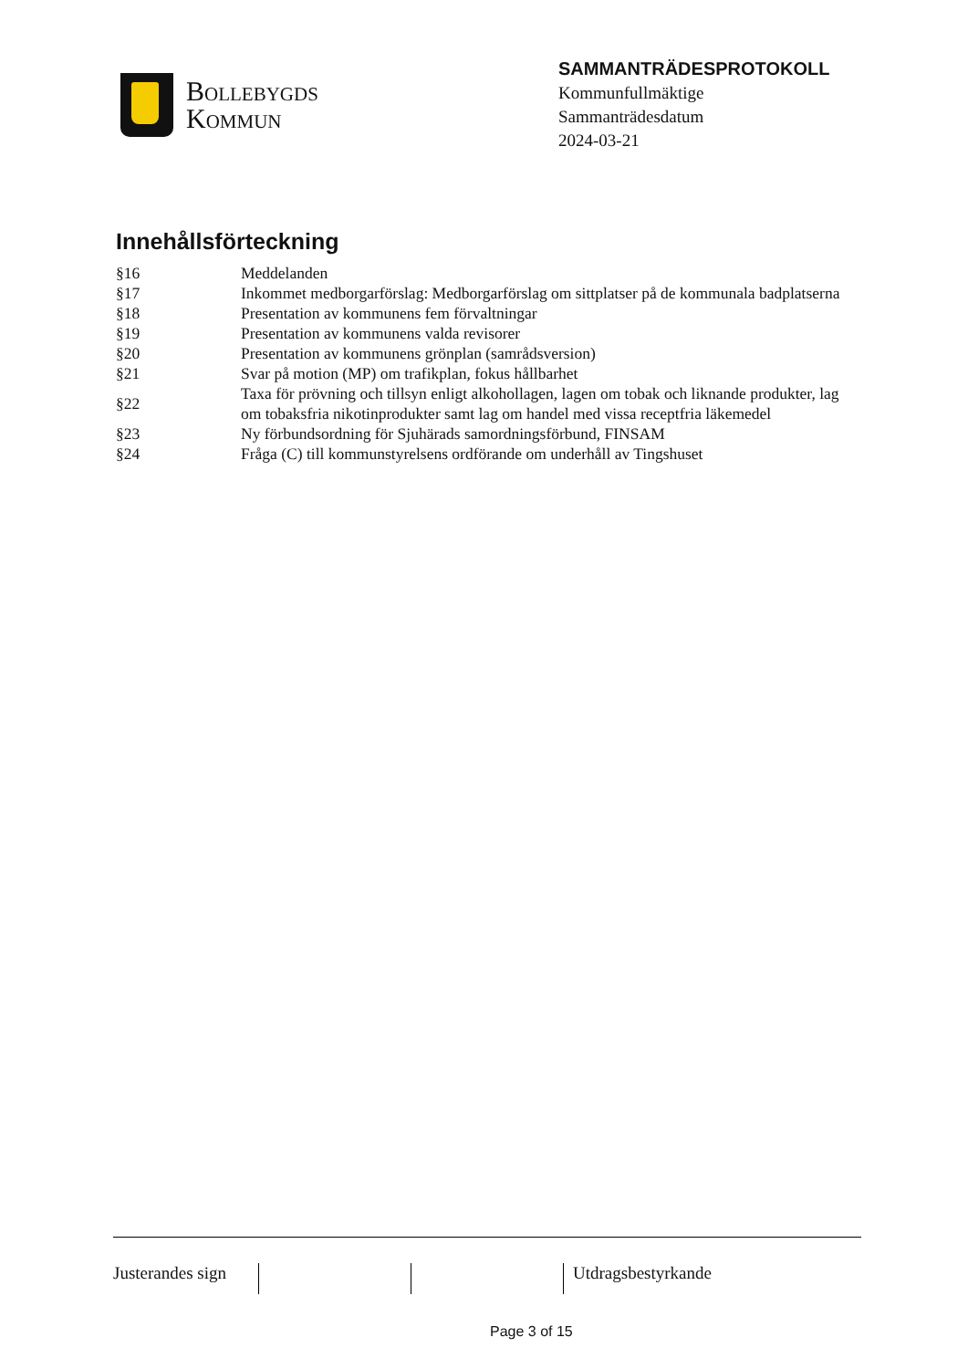Bollebygds
Kommun
SAMMANTRÄDESPROTOKOLL
Kommunfullmäktige
Sammanträdesdatum
2024-03-21
Innehållsförteckning
| §16 | Meddelanden |
| §17 | Inkommet medborgarförslag: Medborgarförslag om sittplatser på de kommunala badplatserna |
| §18 | Presentation av kommunens fem förvaltningar |
| §19 | Presentation av kommunens valda revisorer |
| §20 | Presentation av kommunens grönplan (samrådsversion) |
| §21 | Svar på motion (MP) om trafikplan, fokus hållbarhet |
| §22 | Taxa för prövning och tillsyn enligt alkohollagen, lagen om tobak och liknande produkter, lag om tobaksfria nikotinprodukter samt lag om handel med vissa receptfria läkemedel |
| §23 | Ny förbundsordning för Sjuhärads samordningsförbund, FINSAM |
| §24 | Fråga (C) till kommunstyrelsens ordförande om underhåll av Tingshuset |
Justerandes sign
Utdragsbestyrkande
Page 3 of 15